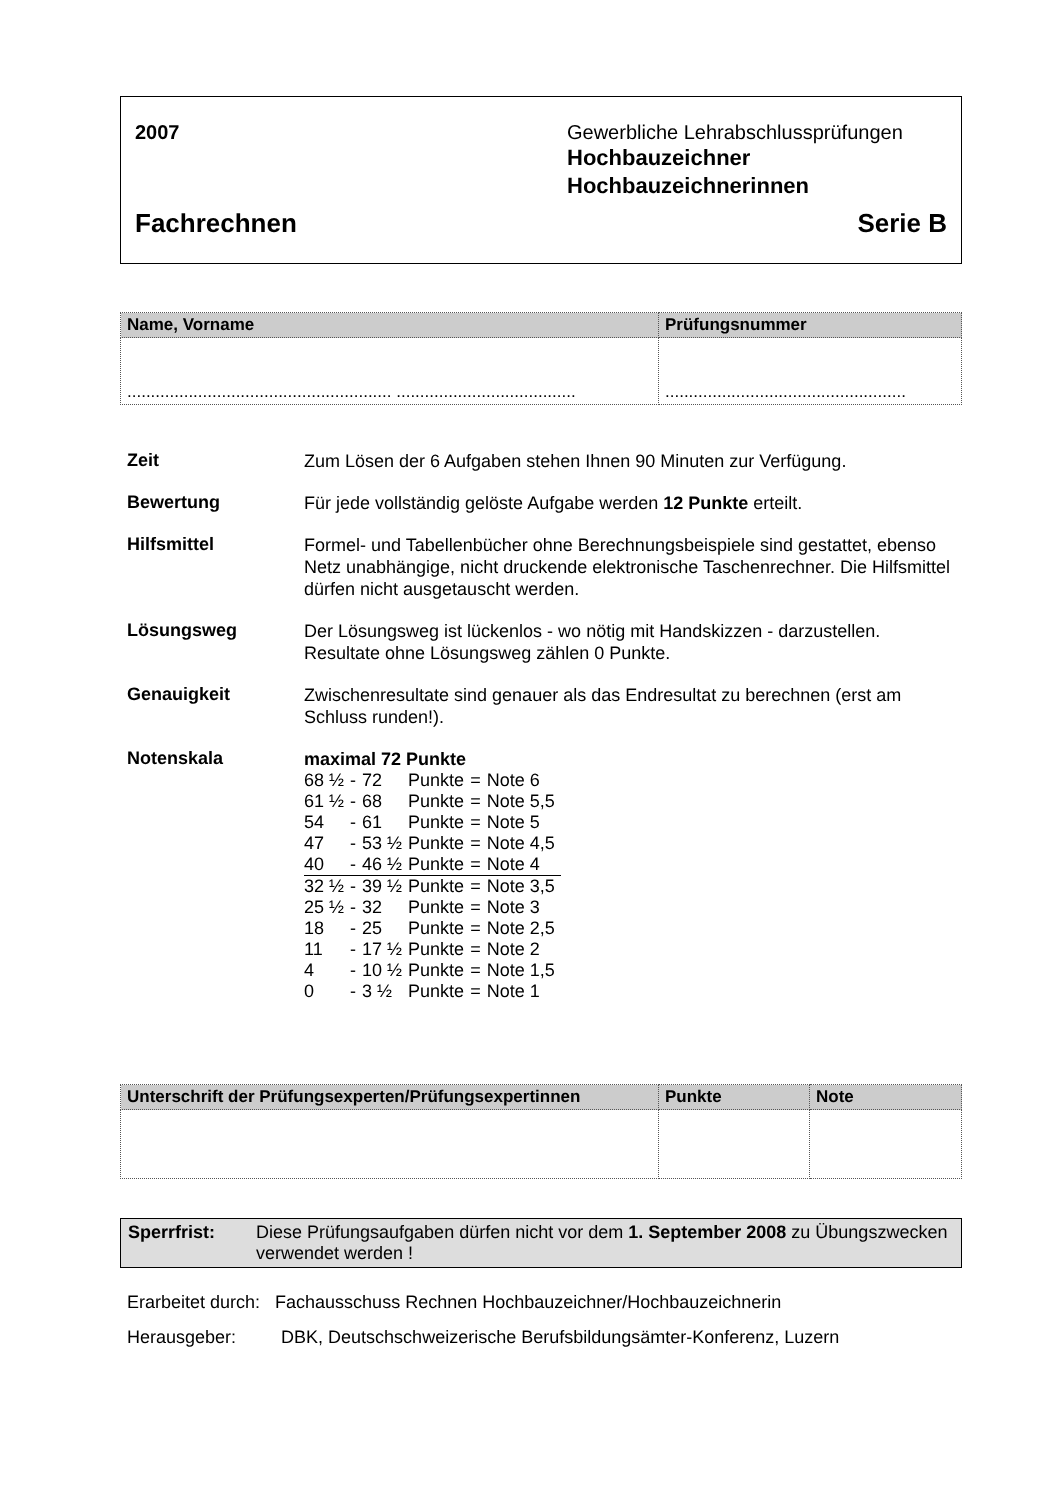2007 Gewerbliche Lehrabschlussprüfungen
Hochbauzeichner
Hochbauzeichnerinnen
Fachrechnen Serie B
| Name, Vorname | Prüfungsnummer |
| --- | --- |
| ........................................................ ...................................... | ................................................... |
Zeit
Zum Lösen der 6 Aufgaben stehen Ihnen 90 Minuten zur Verfügung.
Bewertung
Für jede vollständig gelöste Aufgabe werden 12 Punkte erteilt.
Hilfsmittel
Formel- und Tabellenbücher ohne Berechnungsbeispiele sind gestattet, ebenso Netz unabhängige, nicht druckende elektronische Taschenrechner. Die Hilfsmittel dürfen nicht ausgetauscht werden.
Lösungsweg
Der Lösungsweg ist lückenlos - wo nötig mit Handskizzen - darzustellen. Resultate ohne Lösungsweg zählen 0 Punkte.
Genauigkeit
Zwischenresultate sind genauer als das Endresultat zu berechnen (erst am Schluss runden!).
Notenskala
maximal 72 Punkte
| 68 ½ | - | 72 | Punkte | = | Note 6 |
| 61 ½ | - | 68 | Punkte | = | Note 5,5 |
| 54 | - | 61 | Punkte | = | Note 5 |
| 47 | - | 53 ½ | Punkte | = | Note 4,5 |
| 40 | - | 46 ½ | Punkte | = | Note 4 |
| 32 ½ | - | 39 ½ | Punkte | = | Note 3,5 |
| 25 ½ | - | 32 | Punkte | = | Note 3 |
| 18 | - | 25 | Punkte | = | Note 2,5 |
| 11 | - | 17 ½ | Punkte | = | Note 2 |
| 4 | - | 10 ½ | Punkte | = | Note 1,5 |
| 0 | - | 3 ½ | Punkte | = | Note 1 |
| Unterschrift der Prüfungsexperten/Prüfungsexpertinnen | Punkte | Note |
| --- | --- | --- |
Sperrfrist: Diese Prüfungsaufgaben dürfen nicht vor dem 1. September 2008 zu Übungszwecken verwendet werden !
Erarbeitet durch: Fachausschuss Rechnen Hochbauzeichner/Hochbauzeichnerin
Herausgeber: DBK, Deutschschweizerische Berufsbildungsämter-Konferenz, Luzern